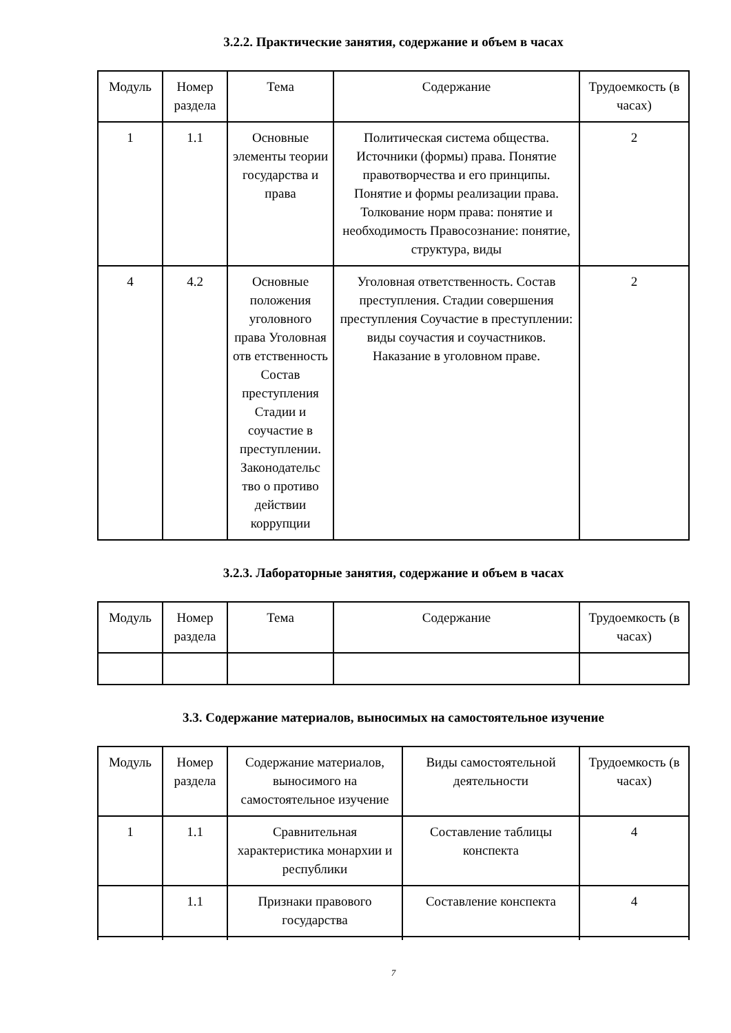3.2.2. Практические занятия, содержание и объем в часах
| Модуль | Номер раздела | Тема | Содержание | Трудоемкость (в часах) |
| --- | --- | --- | --- | --- |
| 1 | 1.1 | Основные элементы теории государства и права | Политическая система общества. Источники (формы) права. Понятие правотворчества и его принципы. Понятие и формы реализации права. Толкование норм права: понятие и необходимость Правосознание: понятие, структура, виды | 2 |
| 4 | 4.2 | Основные положения уголовного права Уголовная отв етственность Состав преступления Стадии и соучастие в преступлении. Законодательс тво о противо действии коррупции | Уголовная ответственность. Состав преступления. Стадии совершения преступления Соучастие в преступлении: виды соучастия и соучастников. Наказание в уголовном праве. | 2 |
3.2.3. Лабораторные занятия, содержание и объем в часах
| Модуль | Номер раздела | Тема | Содержание | Трудоемкость (в часах) |
| --- | --- | --- | --- | --- |
3.3. Содержание материалов, выносимых на самостоятельное изучение
| Модуль | Номер раздела | Содержание материалов, выносимого на самостоятельное изучение | Виды самостоятельной деятельности | Трудоемкость (в часах) |
| --- | --- | --- | --- | --- |
| 1 | 1.1 | Сравнительная характеристика монархии и республики | Составление таблицы конспекта | 4 |
| | 1.1 | Признаки правового государства | Составление конспекта | 4 |
7